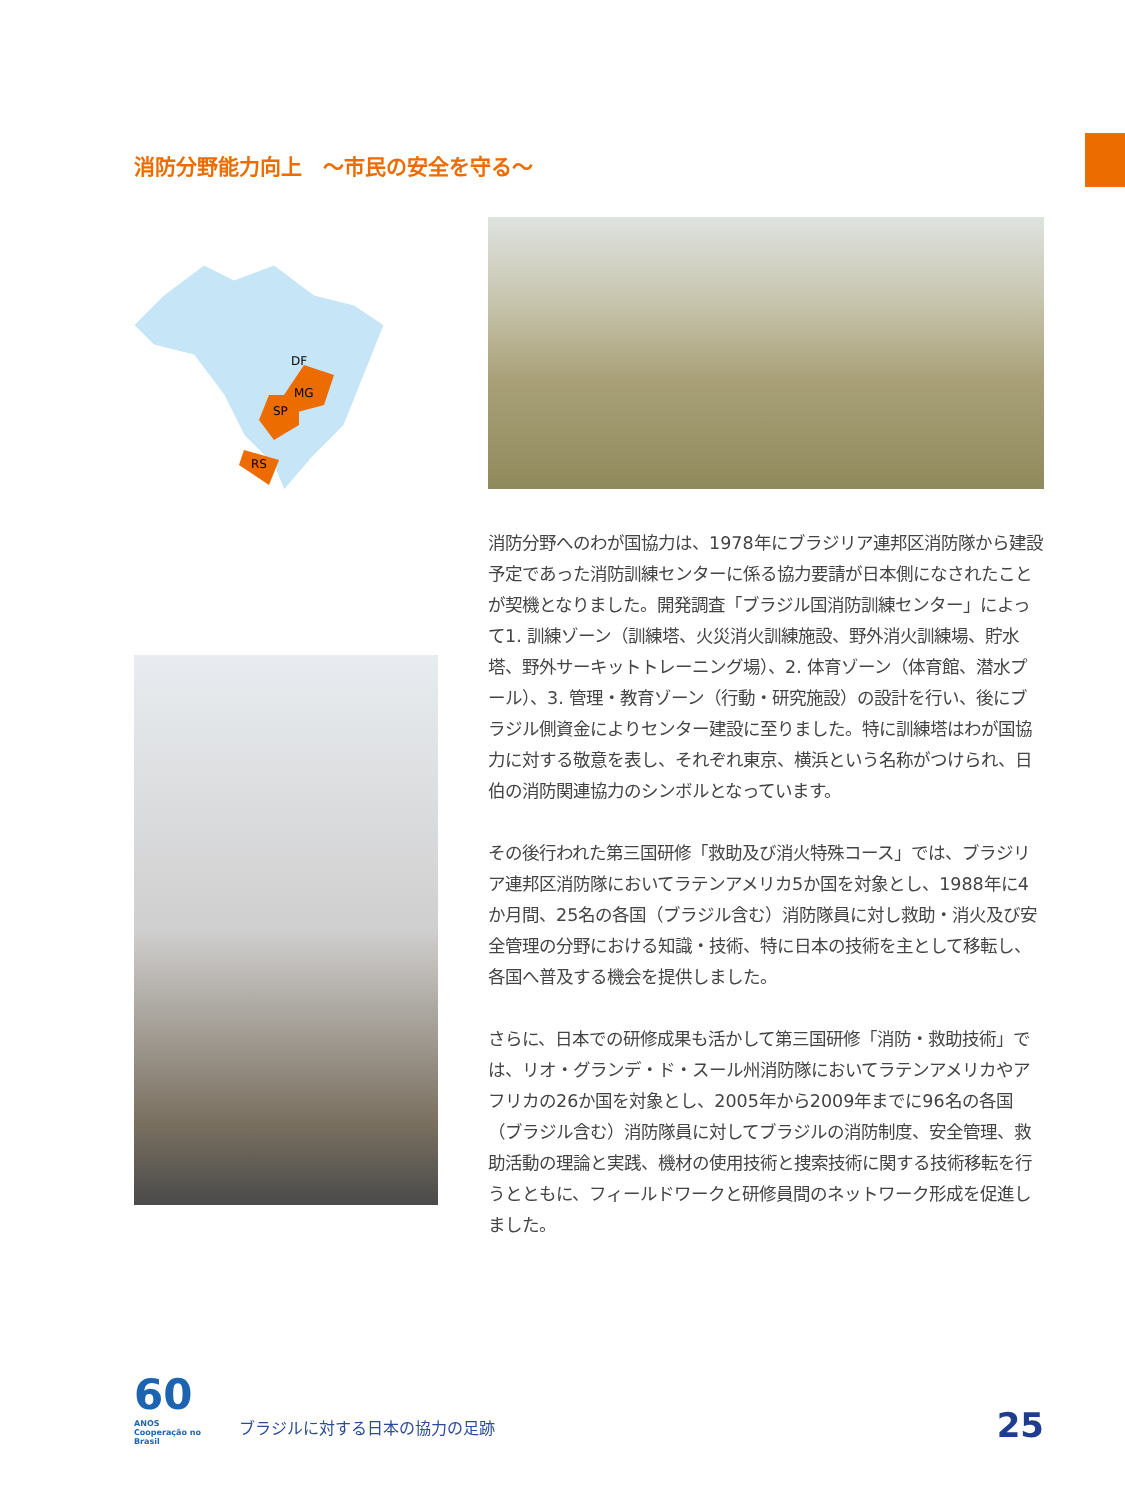消防分野能力向上　～市民の安全を守る～
MG
SP
RS
DF
消防分野へのわが国協力は、1978年にブラジリア連邦区消防隊から建設予定であった消防訓練センターに係る協力要請が日本側になされたことが契機となりました。開発調査「ブラジル国消防訓練センター」によって1. 訓練ゾーン（訓練塔、火災消火訓練施設、野外消火訓練場、貯水塔、野外サーキットトレーニング場）、2. 体育ゾーン（体育館、潜水プール）、3. 管理・教育ゾーン（行動・研究施設）の設計を行い、後にブラジル側資金によりセンター建設に至りました。特に訓練塔はわが国協力に対する敬意を表し、それぞれ東京、横浜という名称がつけられ、日伯の消防関連協力のシンボルとなっています。
その後行われた第三国研修「救助及び消火特殊コース」では、ブラジリア連邦区消防隊においてラテンアメリカ5か国を対象とし、1988年に4か月間、25名の各国（ブラジル含む）消防隊員に対し救助・消火及び安全管理の分野における知識・技術、特に日本の技術を主として移転し、各国へ普及する機会を提供しました。
さらに、日本での研修成果も活かして第三国研修「消防・救助技術」では、リオ・グランデ・ド・スール州消防隊においてラテンアメリカやアフリカの26か国を対象とし、2005年から2009年までに96名の各国（ブラジル含む）消防隊員に対してブラジルの消防制度、安全管理、救助活動の理論と実践、機材の使用技術と捜索技術に関する技術移転を行うとともに、フィールドワークと研修員間のネットワーク形成を促進しました。
60
ANOS Cooperação no Brasil
ブラジルに対する日本の協力の足跡
25